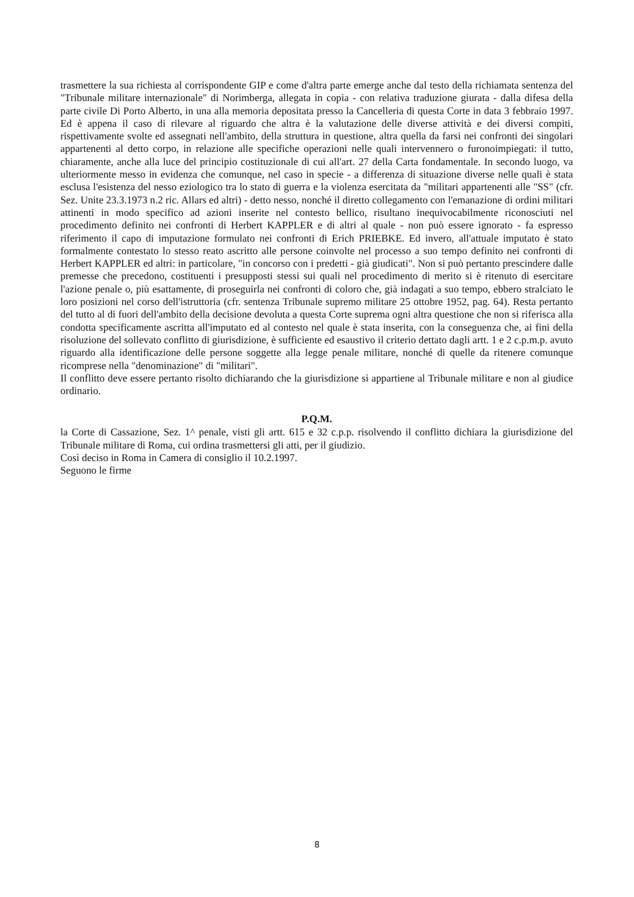trasmettere la sua richiesta al corrispondente GIP e come d'altra parte emerge anche dal testo della richiamata sentenza del "Tribunale militare internazionale" di Norimberga, allegata in copia - con relativa traduzione giurata - dalla difesa della parte civile Di Porto Alberto, in una alla memoria depositata presso la Cancelleria di questa Corte in data 3 febbraio 1997. Ed è appena il caso di rilevare al riguardo che altra è la valutazione delle diverse attività e dei diversi compiti, rispettivamente svolte ed assegnati nell'ambito, della struttura in questione, altra quella da farsi nei confronti dei singolari appartenenti al detto corpo, in relazione alle specifiche operazioni nelle quali intervennero o furonoimpiegati: il tutto, chiaramente, anche alla luce del principio costituzionale di cui all'art. 27 della Carta fondamentale. In secondo luogo, va ulteriormente messo in evidenza che comunque, nel caso in specie - a differenza di situazione diverse nelle quali è stata esclusa l'esistenza del nesso eziologico tra lo stato di guerra e la violenza esercitata da "militari appartenenti alle "SS" (cfr. Sez. Unite 23.3.1973 n.2 ric. Allars ed altri) - detto nesso, nonché il diretto collegamento con l'emanazione di ordini militari attinenti in modo specifico ad azioni inserite nel contesto bellico, risultano inequivocabilmente riconosciuti nel procedimento definito nei confronti di Herbert KAPPLER e di altri al quale - non può essere ignorato - fa espresso riferimento il capo di imputazione formulato nei confronti di Erich PRIEBKE. Ed invero, all'attuale imputato è stato formalmente contestato lo stesso reato ascritto alle persone coinvolte nel processo a suo tempo definito nei confronti di Herbert KAPPLER ed altri: in particolare, "in concorso con i predetti - già giudicati". Non si può pertanto prescindere dalle premesse che precedono, costituenti i presupposti stessi sui quali nel procedimento di merito si è ritenuto di esercitare l'azione penale o, più esattamente, di proseguirla nei confronti di coloro che, già indagati a suo tempo, ebbero stralciato le loro posizioni nel corso dell'istruttoria (cfr. sentenza Tribunale supremo militare 25 ottobre 1952, pag. 64). Resta pertanto del tutto al di fuori dell'ambito della decisione devoluta a questa Corte suprema ogni altra questione che non si riferisca alla condotta specificamente ascritta all'imputato ed al contesto nel quale è stata inserita, con la conseguenza che, ai fini della risoluzione del sollevato conflitto di giurisdizione, è sufficiente ed esaustivo il criterio dettato dagli artt. 1 e 2 c.p.m.p. avuto riguardo alla identificazione delle persone soggette alla legge penale militare, nonché di quelle da ritenere comunque ricomprese nella "denominazione" di "militari".
Il conflitto deve essere pertanto risolto dichiarando che la giurisdizione sì appartiene al Tribunale militare e non al giudice ordinario.
P.Q.M.
la Corte di Cassazione, Sez. 1^ penale, visti gli artt. 615 e 32 c.p.p. risolvendo il conflitto dichiara la giurisdizione del Tribunale militare di Roma, cui ordina trasmettersi gli atti, per il giudizio.
Così deciso in Roma in Camera di consiglio il 10.2.1997.
Seguono le firme
8